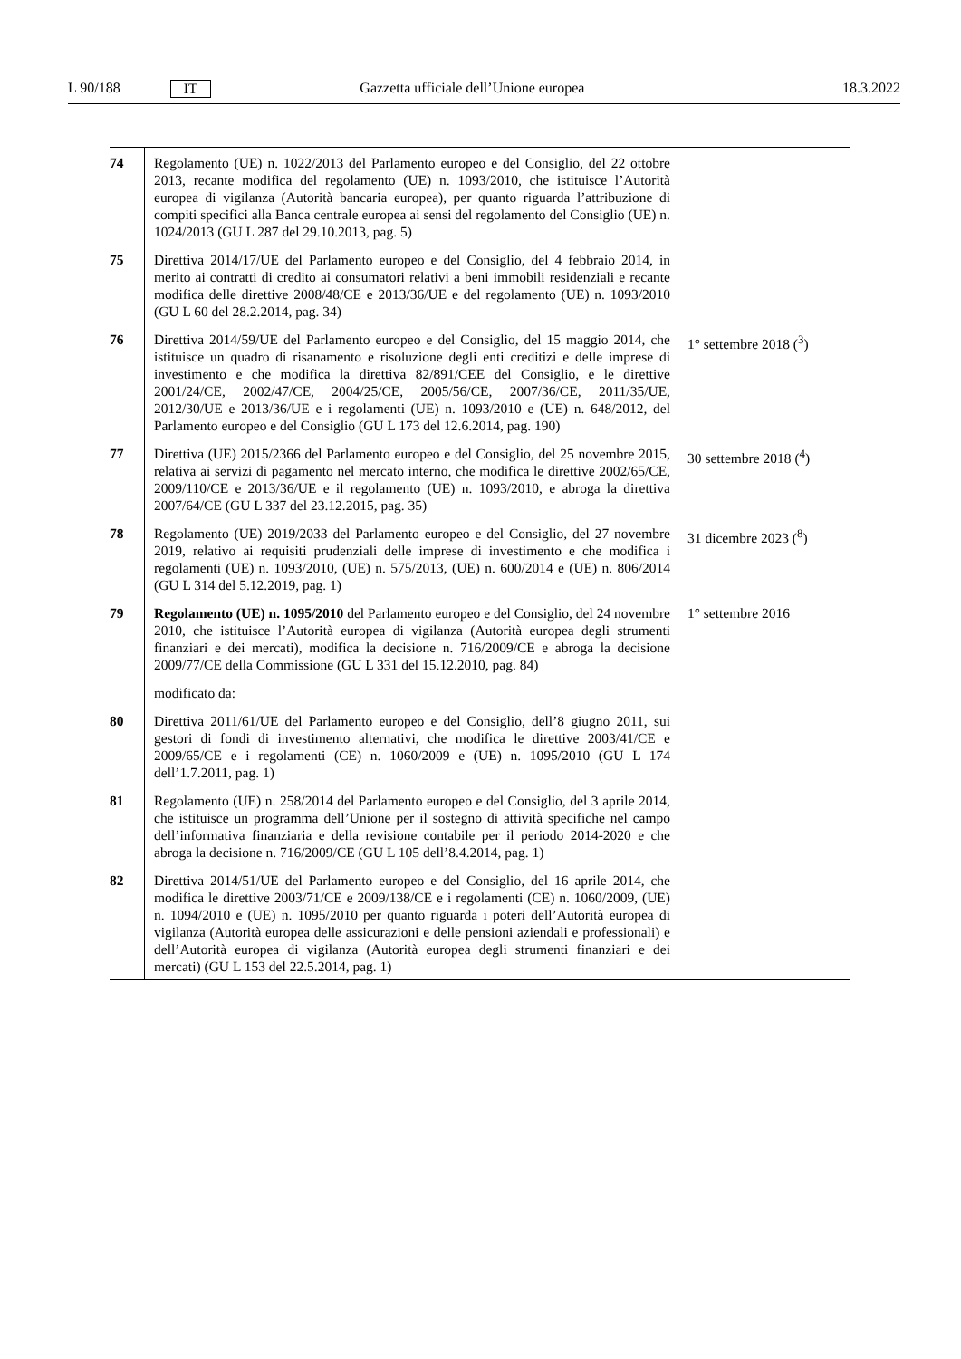L 90/188 IT Gazzetta ufficiale dell’Unione europea 18.3.2022
| 74 | Regolamento (UE) n. 1022/2013 del Parlamento europeo e del Consiglio, del 22 ottobre 2013, recante modifica del regolamento (UE) n. 1093/2010, che istituisce l’Autorità europea di vigilanza (Autorità bancaria europea), per quanto riguarda l’attribuzione di compiti specifici alla Banca centrale europea ai sensi del regolamento del Consiglio (UE) n. 1024/2013 (GU L 287 del 29.10.2013, pag. 5) | |
| 75 | Direttiva 2014/17/UE del Parlamento europeo e del Consiglio, del 4 febbraio 2014, in merito ai contratti di credito ai consumatori relativi a beni immobili residenziali e recante modifica delle direttive 2008/48/CE e 2013/36/UE e del regolamento (UE) n. 1093/2010 (GU L 60 del 28.2.2014, pag. 34) | |
| 76 | Direttiva 2014/59/UE del Parlamento europeo e del Consiglio, del 15 maggio 2014, che istituisce un quadro di risanamento e risoluzione degli enti creditizi e delle imprese di investimento e che modifica la direttiva 82/891/CEE del Consiglio, e le direttive 2001/24/CE, 2002/47/CE, 2004/25/CE, 2005/56/CE, 2007/36/CE, 2011/35/UE, 2012/30/UE e 2013/36/UE e i regolamenti (UE) n. 1093/2010 e (UE) n. 648/2012, del Parlamento europeo e del Consiglio (GU L 173 del 12.6.2014, pag. 190) | 1° settembre 2018 (<sup>3</sup>) |
| 77 | Direttiva (UE) 2015/2366 del Parlamento europeo e del Consiglio, del 25 novembre 2015, relativa ai servizi di pagamento nel mercato interno, che modifica le direttive 2002/65/CE, 2009/110/CE e 2013/36/UE e il regolamento (UE) n. 1093/2010, e abroga la direttiva 2007/64/CE (GU L 337 del 23.12.2015, pag. 35) | 30 settembre 2018 (<sup>4</sup>) |
| 78 | Regolamento (UE) 2019/2033 del Parlamento europeo e del Consiglio, del 27 novembre 2019, relativo ai requisiti prudenziali delle imprese di investimento e che modifica i regolamenti (UE) n. 1093/2010, (UE) n. 575/2013, (UE) n. 600/2014 e (UE) n. 806/2014 (GU L 314 del 5.12.2019, pag. 1) | 31 dicembre 2023 (<sup>8</sup>) |
| 79 | Regolamento (UE) n. 1095/2010 del Parlamento europeo e del Consiglio, del 24 novembre 2010, che istituisce l’Autorità europea di vigilanza (Autorità europea degli strumenti finanziari e dei mercati), modifica la decisione n. 716/2009/CE e abroga la decisione 2009/77/CE della Commissione (GU L 331 del 15.12.2010, pag. 84) | 1° settembre 2016 |
| | modificato da: | |
| 80 | Direttiva 2011/61/UE del Parlamento europeo e del Consiglio, dell’8 giugno 2011, sui gestori di fondi di investimento alternativi, che modifica le direttive 2003/41/CE e 2009/65/CE e i regolamenti (CE) n. 1060/2009 e (UE) n. 1095/2010 (GU L 174 dell’1.7.2011, pag. 1) | |
| 81 | Regolamento (UE) n. 258/2014 del Parlamento europeo e del Consiglio, del 3 aprile 2014, che istituisce un programma dell’Unione per il sostegno di attività specifiche nel campo dell’informativa finanziaria e della revisione contabile per il periodo 2014-2020 e che abroga la decisione n. 716/2009/CE (GU L 105 dell’8.4.2014, pag. 1) | |
| 82 | Direttiva 2014/51/UE del Parlamento europeo e del Consiglio, del 16 aprile 2014, che modifica le direttive 2003/71/CE e 2009/138/CE e i regolamenti (CE) n. 1060/2009, (UE) n. 1094/2010 e (UE) n. 1095/2010 per quanto riguarda i poteri dell’Autorità europea di vigilanza (Autorità europea delle assicurazioni e delle pensioni aziendali e professionali) e dell’Autorità europea di vigilanza (Autorità europea degli strumenti finanziari e dei mercati) (GU L 153 del 22.5.2014, pag. 1) | |